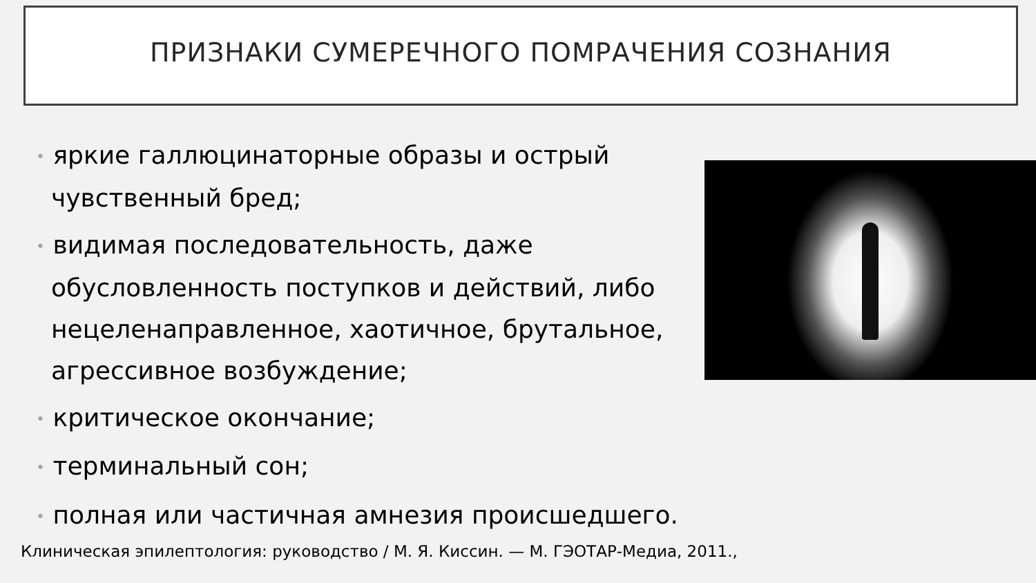ПРИЗНАКИ СУМЕРЕЧНОГО ПОМРАЧЕНИЯ СОЗНАНИЯ
• яркие галлюцинаторные образы и острый чувственный бред;
• видимая последовательность, даже обусловленность поступков и действий, либо нецеленаправленное, хаотичное, брутальное, агрессивное возбуждение;
• критическое окончание;
• терминальный сон;
• полная или частичная амнезия происшедшего.
Клиническая эпилептология: руководство / М. Я. Киссин. — М. ГЭОТАР-Медиа, 2011.,